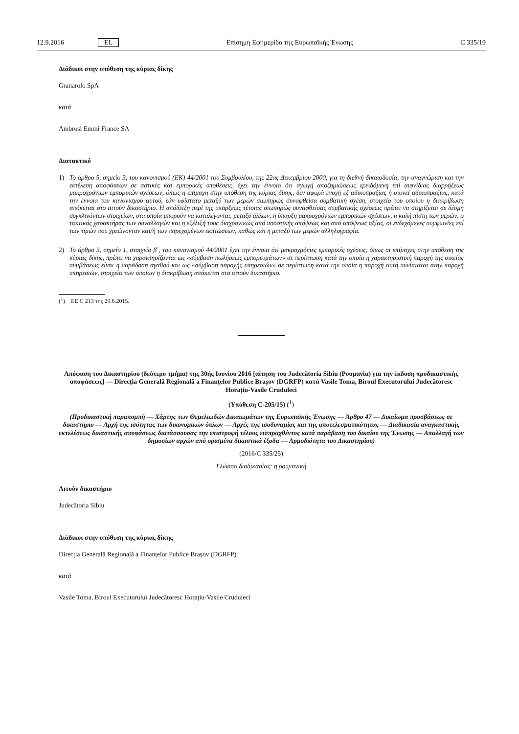12.9.2016 EL Επίσημη Εφημερίδα της Ευρωπαϊκής Ένωσης C 335/19
Διάδικοι στην υπόθεση της κύριας δίκης
Granarolo SpA
κατά
Ambrosi Emmi France SA
Διατακτικό
1) Το άρθρο 5, σημείο 3, του κανονισμού (ΕΚ) 44/2001 του Συμβουλίου, της 22ας Δεκεμβρίου 2000, για τη διεθνή δικαιοδοσία, την αναγνώριση και την εκτέλεση αποφάσεων σε αστικές και εμπορικές υποθέσεις, έχει την έννοια ότι αγωγή αποζημιώσεως ερειδόμενη επί αιφνίδιας διαρρήξεως μακροχρόνιων εμπορικών σχέσεων, όπως η επίμαχη στην υπόθεση της κύριας δίκης, δεν αφορά ενοχή εξ αδικοπραξίας ή οιονεί αδικοπραξίας, κατά την έννοια του κανονισμού αυτού, εάν υφίστατο μεταξύ των μερών σιωπηρώς συναφθείσα συμβατική σχέση, στοιχείο του οποίου η διακρίβωση απόκειται στο αιτούν δικαστήριο. Η απόδειξη περί της υπάρξεως τέτοιας σιωπηρώς συναφθείσας συμβατικής σχέσεως πρέπει να στηρίζεται σε δέσμη συγκλινόντων στοιχείων, στα οποία μπορούν να καταλέγονται, μεταξύ άλλων, η ύπαρξη μακροχρόνιων εμπορικών σχέσεων, η καλή πίστη των μερών, ο τακτικός χαρακτήρας των συναλλαγών και η εξέλιξή τους διαχρονικώς από ποσοτικής απόψεως και από απόψεως αξίας, οι ενδεχόμενες συμφωνίες επί των τιμών που χρεώνονταν και/ή των παρεχομένων εκπτώσεων, καθώς και η μεταξύ των μερών αλληλογραφία.
2) Το άρθρο 5, σημείο 1, στοιχείο β΄, του κανονισμού 44/2001 έχει την έννοια ότι μακροχρόνιες εμπορικές σχέσεις, όπως οι επίμαχες στην υπόθεση της κύριας δίκης, πρέπει να χαρακτηρίζονται ως «σύμβαση πωλήσεως εμπορευμάτων» σε περίπτωση κατά την οποία η χαρακτηριστική παροχή της οικείας συμβάσεως είναι η παράδοση αγαθού και ως «σύμβαση παροχής υπηρεσιών» σε περίπτωση κατά την οποία η παροχή αυτή συνίσταται στην παροχή υπηρεσιών, στοιχεία των οποίων η διακρίβωση απόκειται στο αιτούν δικαστήριο.
(<sup>1</sup>) ΕΕ C 213 της 29.6.2015.
Απόφαση του Δικαστηρίου (δεύτερο τμήμα) της 30ής Ιουνίου 2016 [αίτηση του Judecătoria Sibiu (Ρουμανία) για την έκδοση προδικαστικής αποφάσεως] — Direcția Generală Regională a Finanțelor Publice Brașov (DGRFP) κατά Vasile Toma, Biroul Executorului Judecătoresc Horațiu-Vasile Cruduleci
(Υπόθεση C-205/15) (<sup>1</sup>)
(Προδικαστική παραπομπή — Χάρτης των Θεμελιωδών Δικαιωμάτων της Ευρωπαϊκής Ένωσης — Άρθρο 47 — Δικαίωμα προσβάσεως σε δικαστήριο — Αρχή της ισότητας των δικονομικών όπλων — Αρχές της ισοδυναμίας και της αποτελεσματικότητας — Διαδικασία αναγκαστικής εκτελέσεως δικαστικής αποφάσεως διατάσσουσας την επιστροφή τέλους εισπραχθέντος κατά παράβαση του δικαίου της Ένωσης — Απαλλαγή των δημοσίων αρχών από ορισμένα δικαστικά έξοδα — Αρμοδιότητα του Δικαστηρίου)
(2016/C 335/25)
Γλώσσα διαδικασίας: η ρουμανική
Αιτούν δικαστήριο
Judecătoria Sibiu
Διάδικοι στην υπόθεση της κύριας δίκης
Direcția Generală Regională a Finanțelor Publice Brașov (DGRFP)
κατά
Vasile Toma, Biroul Executorului Judecătoresc Horațiu-Vasile Cruduleci